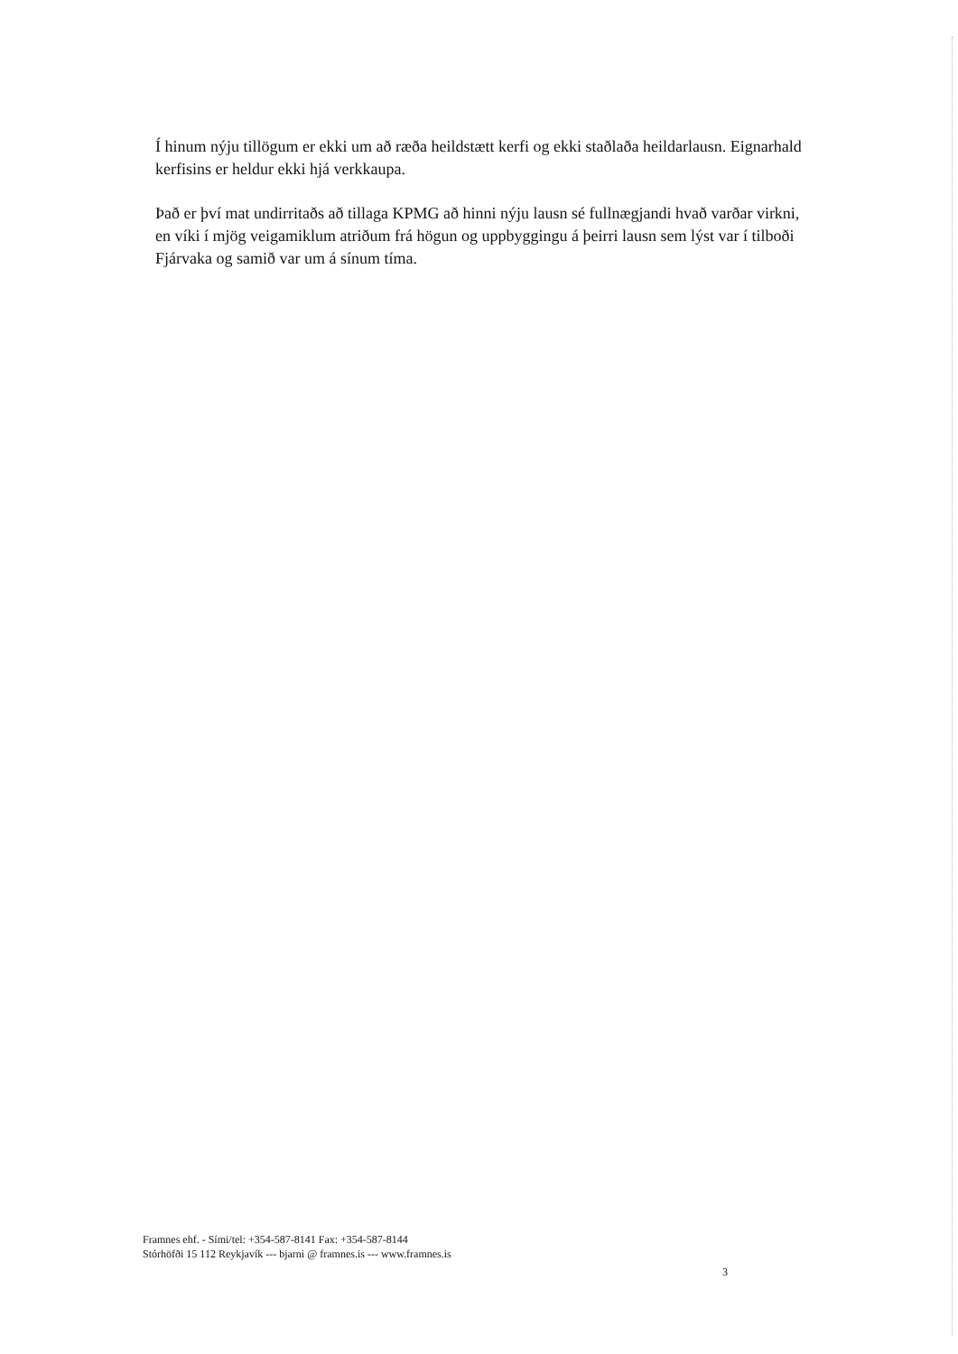Í hinum nýju tillögum er ekki um að ræða heildstætt kerfi og ekki staðlaða heildarlausn. Eignarhald kerfisins er heldur ekki hjá verkkaupa.
Það er því mat undirritaðs að tillaga KPMG að hinni nýju lausn sé fullnægjandi hvað varðar virkni, en víki í mjög veigamiklum atriðum frá högun og uppbyggingu á þeirri lausn sem lýst var í tilboði Fjárvaka og samið var um á sínum tíma.
Framnes ehf. - Sími/tel: +354-587-8141 Fax: +354-587-8144
Stórhöfði 15 112 Reykjavík --- bjarni @ framnes.is --- www.framnes.is
3